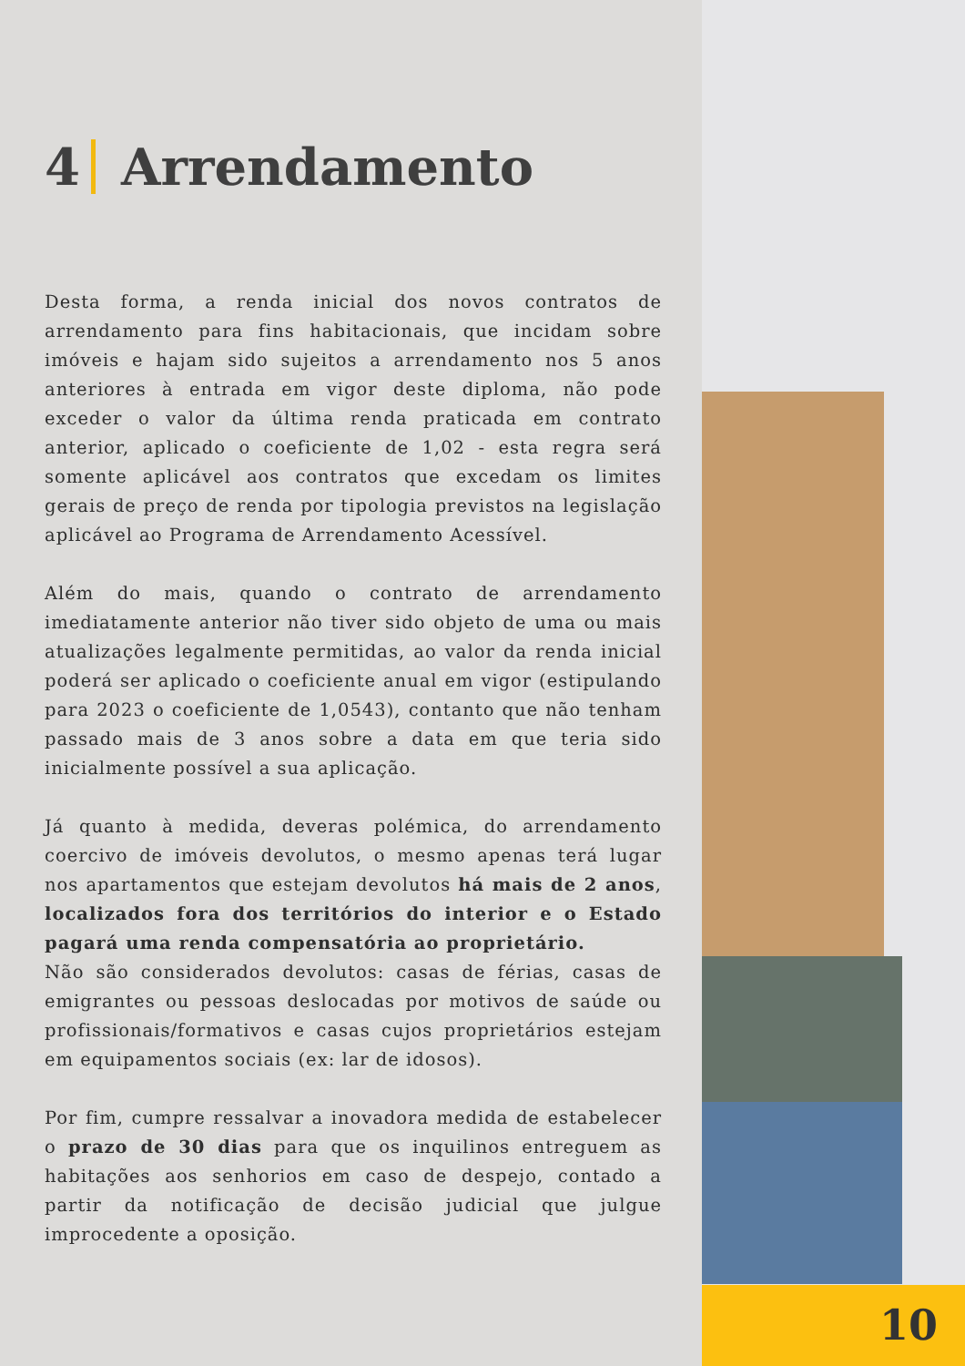4 Arrendamento
Desta forma, a renda inicial dos novos contratos de arrendamento para fins habitacionais, que incidam sobre imóveis e hajam sido sujeitos a arrendamento nos 5 anos anteriores à entrada em vigor deste diploma, não pode exceder o valor da última renda praticada em contrato anterior, aplicado o coeficiente de 1,02 - esta regra será somente aplicável aos contratos que excedam os limites gerais de preço de renda por tipologia previstos na legislação aplicável ao Programa de Arrendamento Acessível.
Além do mais, quando o contrato de arrendamento imediatamente anterior não tiver sido objeto de uma ou mais atualizações legalmente permitidas, ao valor da renda inicial poderá ser aplicado o coeficiente anual em vigor (estipulando para 2023 o coeficiente de 1,0543), contanto que não tenham passado mais de 3 anos sobre a data em que teria sido inicialmente possível a sua aplicação.
Já quanto à medida, deveras polémica, do arrendamento coercivo de imóveis devolutos, o mesmo apenas terá lugar nos apartamentos que estejam devolutos há mais de 2 anos, localizados fora dos territórios do interior e o Estado pagará uma renda compensatória ao proprietário.
Não são considerados devolutos: casas de férias, casas de emigrantes ou pessoas deslocadas por motivos de saúde ou profissionais/formativos e casas cujos proprietários estejam em equipamentos sociais (ex: lar de idosos).
Por fim, cumpre ressalvar a inovadora medida de estabelecer o prazo de 30 dias para que os inquilinos entreguem as habitações aos senhorios em caso de despejo, contado a partir da notificação de decisão judicial que julgue improcedente a oposição.
10